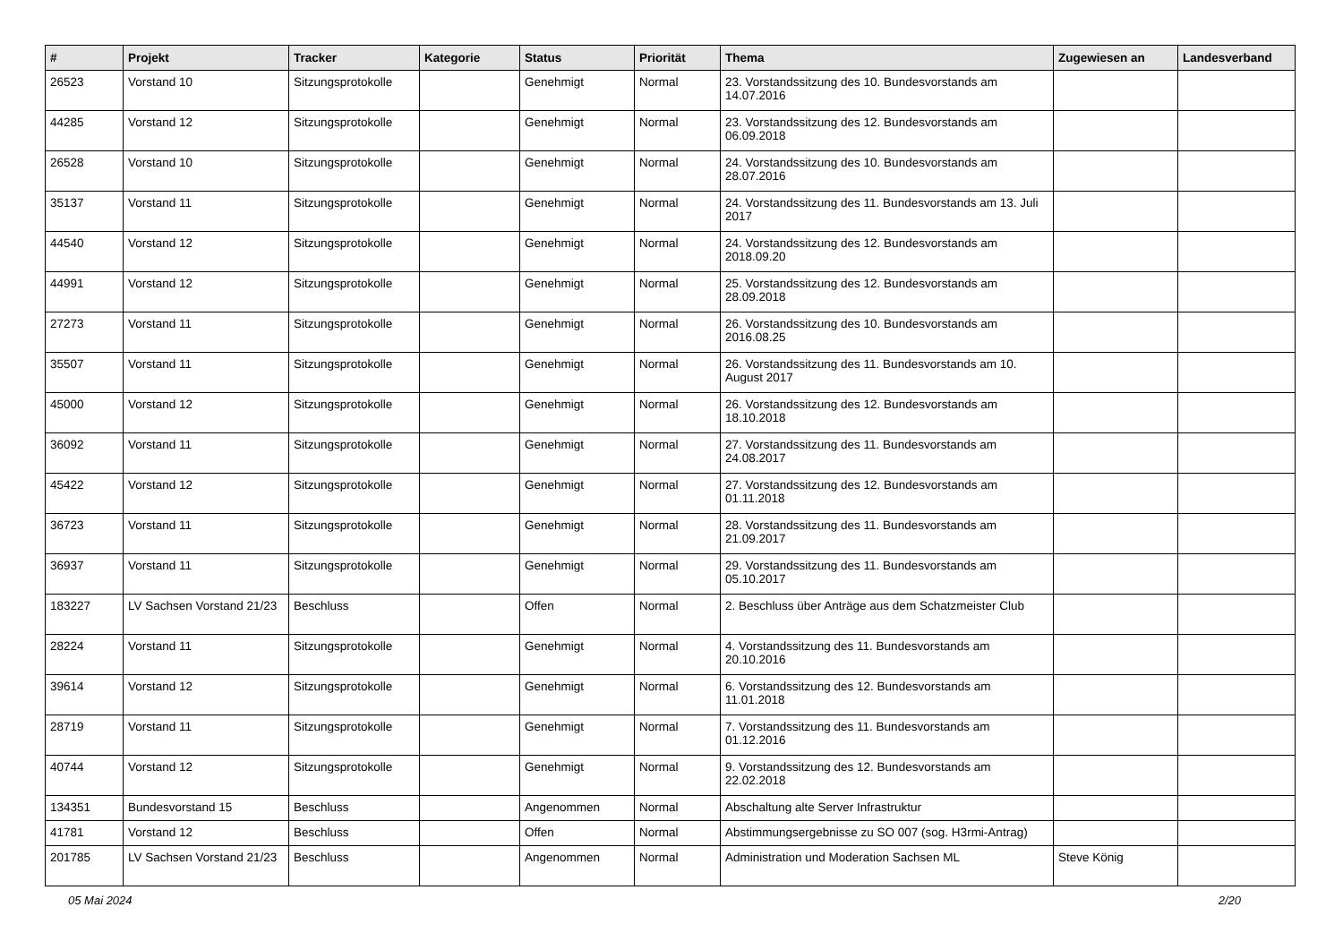| # | Projekt | Tracker | Kategorie | Status | Priorität | Thema | Zugewiesen an | Landesverband |
| --- | --- | --- | --- | --- | --- | --- | --- | --- |
| 26523 | Vorstand 10 | Sitzungsprotokolle | | Genehmigt | Normal | 23. Vorstandssitzung des 10. Bundesvorstands am 14.07.2016 | | |
| 44285 | Vorstand 12 | Sitzungsprotokolle | | Genehmigt | Normal | 23. Vorstandssitzung des 12. Bundesvorstands am 06.09.2018 | | |
| 26528 | Vorstand 10 | Sitzungsprotokolle | | Genehmigt | Normal | 24. Vorstandssitzung des 10. Bundesvorstands am 28.07.2016 | | |
| 35137 | Vorstand 11 | Sitzungsprotokolle | | Genehmigt | Normal | 24. Vorstandssitzung des 11. Bundesvorstands am 13. Juli 2017 | | |
| 44540 | Vorstand 12 | Sitzungsprotokolle | | Genehmigt | Normal | 24. Vorstandssitzung des 12. Bundesvorstands am 2018.09.20 | | |
| 44991 | Vorstand 12 | Sitzungsprotokolle | | Genehmigt | Normal | 25. Vorstandssitzung des 12. Bundesvorstands am 28.09.2018 | | |
| 27273 | Vorstand 11 | Sitzungsprotokolle | | Genehmigt | Normal | 26. Vorstandssitzung des 10. Bundesvorstands am 2016.08.25 | | |
| 35507 | Vorstand 11 | Sitzungsprotokolle | | Genehmigt | Normal | 26. Vorstandssitzung des 11. Bundesvorstands am 10. August 2017 | | |
| 45000 | Vorstand 12 | Sitzungsprotokolle | | Genehmigt | Normal | 26. Vorstandssitzung des 12. Bundesvorstands am 18.10.2018 | | |
| 36092 | Vorstand 11 | Sitzungsprotokolle | | Genehmigt | Normal | 27. Vorstandssitzung des 11. Bundesvorstands am 24.08.2017 | | |
| 45422 | Vorstand 12 | Sitzungsprotokolle | | Genehmigt | Normal | 27. Vorstandssitzung des 12. Bundesvorstands am 01.11.2018 | | |
| 36723 | Vorstand 11 | Sitzungsprotokolle | | Genehmigt | Normal | 28. Vorstandssitzung des 11. Bundesvorstands am 21.09.2017 | | |
| 36937 | Vorstand 11 | Sitzungsprotokolle | | Genehmigt | Normal | 29. Vorstandssitzung des 11. Bundesvorstands am 05.10.2017 | | |
| 183227 | LV Sachsen Vorstand 21/23 | Beschluss | | Offen | Normal | 2. Beschluss über Anträge aus dem Schatzmeister Club | | |
| 28224 | Vorstand 11 | Sitzungsprotokolle | | Genehmigt | Normal | 4. Vorstandssitzung des 11. Bundesvorstands am 20.10.2016 | | |
| 39614 | Vorstand 12 | Sitzungsprotokolle | | Genehmigt | Normal | 6. Vorstandssitzung des 12. Bundesvorstands am 11.01.2018 | | |
| 28719 | Vorstand 11 | Sitzungsprotokolle | | Genehmigt | Normal | 7. Vorstandssitzung des 11. Bundesvorstands am 01.12.2016 | | |
| 40744 | Vorstand 12 | Sitzungsprotokolle | | Genehmigt | Normal | 9. Vorstandssitzung des 12. Bundesvorstands am 22.02.2018 | | |
| 134351 | Bundesvorstand 15 | Beschluss | | Angenommen | Normal | Abschaltung alte Server Infrastruktur | | |
| 41781 | Vorstand 12 | Beschluss | | Offen | Normal | Abstimmungsergebnisse zu SO 007 (sog. H3rmi-Antrag) | | |
| 201785 | LV Sachsen Vorstand 21/23 | Beschluss | | Angenommen | Normal | Administration und Moderation Sachsen ML | Steve König | |
05 Mai 2024 2/20